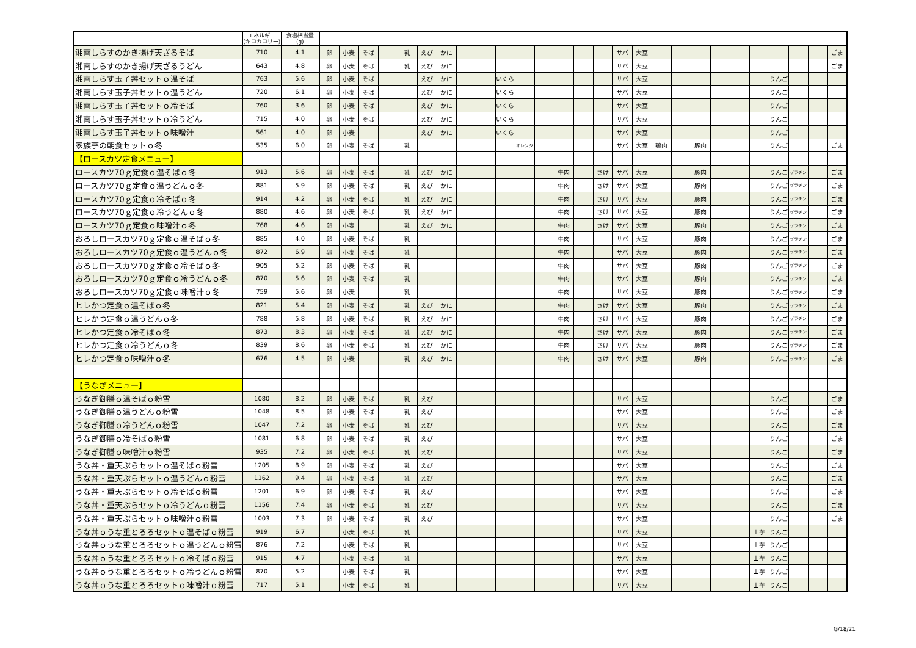| | エネルギー (キロカロリー) | 食塩相当量 (g) | | | | | | | | | | | | | | | | | | | | | | | | | | | |
| --- | --- | --- | --- | --- | --- | --- | --- | --- | --- | --- | --- | --- | --- | --- | --- | --- | --- | --- | --- | --- | --- | --- | --- | --- | --- | --- | --- | --- | --- |
| 湘南しらすのかき揚げ天ざるそば | 710 | 4.1 | 卵 | 小麦 | そば | | 乳 | えび | かに | | | | | | | | | サバ | 大豆 | | | | | | | | | | ごま |
| 湘南しらすのかき揚げ天ざるうどん | 643 | 4.8 | 卵 | 小麦 | そば | | 乳 | えび | かに | | | | | | | | | サバ | 大豆 | | | | | | | | | | ごま |
| 湘南しらす玉子丼セットｏ温そば | 763 | 5.6 | 卵 | 小麦 | そば | | | えび | かに | | | いくら | | | | | | サバ | 大豆 | | | | | | | りんご | | | |
| 湘南しらす玉子丼セットｏ温うどん | 720 | 6.1 | 卵 | 小麦 | そば | | | えび | かに | | | いくら | | | | | | サバ | 大豆 | | | | | | | りんご | | | |
| 湘南しらす玉子丼セットｏ冷そば | 760 | 3.6 | 卵 | 小麦 | そば | | | えび | かに | | | いくら | | | | | | サバ | 大豆 | | | | | | | りんご | | | |
| 湘南しらす玉子丼セットｏ冷うどん | 715 | 4.0 | 卵 | 小麦 | そば | | | えび | かに | | | いくら | | | | | | サバ | 大豆 | | | | | | | りんご | | | |
| 湘南しらす玉子丼セットｏ味噌汁 | 561 | 4.0 | 卵 | 小麦 | | | | えび | かに | | | いくら | | | | | | サバ | 大豆 | | | | | | | りんご | | | |
| 家族亭の朝食セットｏ冬 | 535 | 6.0 | 卵 | 小麦 | そば | | 乳 | | | | | | オレンジ | | | | | サバ | 大豆 | 鶏肉 | | 豚肉 | | | | りんご | | | ごま |
| 【ロースカツ定食メニュー】 | | | | | | | | | | | | | | | | | | | | | | | | | | | | | |
| ロースカツ70ｇ定食ｏ温そばｏ冬 | 913 | 5.6 | 卵 | 小麦 | そば | | 乳 | えび | かに | | | | | | 牛肉 | | さけ | サバ | 大豆 | | | 豚肉 | | | | りんご | ゼラチン | | ごま |
| ロースカツ70ｇ定食ｏ温うどんｏ冬 | 881 | 5.9 | 卵 | 小麦 | そば | | 乳 | えび | かに | | | | | | 牛肉 | | さけ | サバ | 大豆 | | | 豚肉 | | | | りんご | ゼラチン | | ごま |
| ロースカツ70ｇ定食ｏ冷そばｏ冬 | 914 | 4.2 | 卵 | 小麦 | そば | | 乳 | えび | かに | | | | | | 牛肉 | | さけ | サバ | 大豆 | | | 豚肉 | | | | りんご | ゼラチン | | ごま |
| ロースカツ70ｇ定食ｏ冷うどんｏ冬 | 880 | 4.6 | 卵 | 小麦 | そば | | 乳 | えび | かに | | | | | | 牛肉 | | さけ | サバ | 大豆 | | | 豚肉 | | | | りんご | ゼラチン | | ごま |
| ロースカツ70ｇ定食ｏ味噌汁ｏ冬 | 768 | 4.6 | 卵 | 小麦 | | | 乳 | えび | かに | | | | | | 牛肉 | | さけ | サバ | 大豆 | | | 豚肉 | | | | りんご | ゼラチン | | ごま |
| おろしロースカツ70ｇ定食ｏ温そばｏ冬 | 885 | 4.0 | 卵 | 小麦 | そば | | 乳 | | | | | | | | 牛肉 | | | サバ | 大豆 | | | 豚肉 | | | | りんご | ゼラチン | | ごま |
| おろしロースカツ70ｇ定食ｏ温うどんｏ冬 | 872 | 6.9 | 卵 | 小麦 | そば | | 乳 | | | | | | | | 牛肉 | | | サバ | 大豆 | | | 豚肉 | | | | りんご | ゼラチン | | ごま |
| おろしロースカツ70ｇ定食ｏ冷そばｏ冬 | 905 | 5.2 | 卵 | 小麦 | そば | | 乳 | | | | | | | | 牛肉 | | | サバ | 大豆 | | | 豚肉 | | | | りんご | ゼラチン | | ごま |
| おろしロースカツ70ｇ定食ｏ冷うどんｏ冬 | 870 | 5.6 | 卵 | 小麦 | そば | | 乳 | | | | | | | | 牛肉 | | | サバ | 大豆 | | | 豚肉 | | | | りんご | ゼラチン | | ごま |
| おろしロースカツ70ｇ定食ｏ味噌汁ｏ冬 | 759 | 5.6 | 卵 | 小麦 | | | 乳 | | | | | | | | 牛肉 | | | サバ | 大豆 | | | 豚肉 | | | | りんご | ゼラチン | | ごま |
| ヒレかつ定食ｏ温そばｏ冬 | 821 | 5.4 | 卵 | 小麦 | そば | | 乳 | えび | かに | | | | | | 牛肉 | | さけ | サバ | 大豆 | | | 豚肉 | | | | りんご | ゼラチン | | ごま |
| ヒレかつ定食ｏ温うどんｏ冬 | 788 | 5.8 | 卵 | 小麦 | そば | | 乳 | えび | かに | | | | | | 牛肉 | | さけ | サバ | 大豆 | | | 豚肉 | | | | りんご | ゼラチン | | ごま |
| ヒレかつ定食ｏ冷そばｏ冬 | 873 | 8.3 | 卵 | 小麦 | そば | | 乳 | えび | かに | | | | | | 牛肉 | | さけ | サバ | 大豆 | | | 豚肉 | | | | りんご | ゼラチン | | ごま |
| ヒレかつ定食ｏ冷うどんｏ冬 | 839 | 8.6 | 卵 | 小麦 | そば | | 乳 | えび | かに | | | | | | 牛肉 | | さけ | サバ | 大豆 | | | 豚肉 | | | | りんご | ゼラチン | | ごま |
| ヒレかつ定食ｏ味噌汁ｏ冬 | 676 | 4.5 | 卵 | 小麦 | | | 乳 | えび | かに | | | | | | 牛肉 | | さけ | サバ | 大豆 | | | 豚肉 | | | | りんご | ゼラチン | | ごま |
| 【うなぎメニュー】 | | | | | | | | | | | | | | | | | | | | | | | | | | | | | |
| うなぎ御膳ｏ温そばｏ粉雪 | 1080 | 8.2 | 卵 | 小麦 | そば | | 乳 | えび | | | | | | | | | | サバ | 大豆 | | | | | | | りんご | | | ごま |
| うなぎ御膳ｏ温うどんｏ粉雪 | 1048 | 8.5 | 卵 | 小麦 | そば | | 乳 | えび | | | | | | | | | | サバ | 大豆 | | | | | | | りんご | | | ごま |
| うなぎ御膳ｏ冷うどんｏ粉雪 | 1047 | 7.2 | 卵 | 小麦 | そば | | 乳 | えび | | | | | | | | | | サバ | 大豆 | | | | | | | りんご | | | ごま |
| うなぎ御膳ｏ冷そばｏ粉雪 | 1081 | 6.8 | 卵 | 小麦 | そば | | 乳 | えび | | | | | | | | | | サバ | 大豆 | | | | | | | りんご | | | ごま |
| うなぎ御膳ｏ味噌汁ｏ粉雪 | 935 | 7.2 | 卵 | 小麦 | そば | | 乳 | えび | | | | | | | | | | サバ | 大豆 | | | | | | | りんご | | | ごま |
| うな丼・重天ぷらセットｏ温そばｏ粉雪 | 1205 | 8.9 | 卵 | 小麦 | そば | | 乳 | えび | | | | | | | | | | サバ | 大豆 | | | | | | | りんご | | | ごま |
| うな丼・重天ぷらセットｏ温うどんｏ粉雪 | 1162 | 9.4 | 卵 | 小麦 | そば | | 乳 | えび | | | | | | | | | | サバ | 大豆 | | | | | | | りんご | | | ごま |
| うな丼・重天ぷらセットｏ冷そばｏ粉雪 | 1201 | 6.9 | 卵 | 小麦 | そば | | 乳 | えび | | | | | | | | | | サバ | 大豆 | | | | | | | りんご | | | ごま |
| うな丼・重天ぷらセットｏ冷うどんｏ粉雪 | 1156 | 7.4 | 卵 | 小麦 | そば | | 乳 | えび | | | | | | | | | | サバ | 大豆 | | | | | | | りんご | | | ごま |
| うな丼・重天ぷらセットｏ味噌汁ｏ粉雪 | 1003 | 7.3 | 卵 | 小麦 | そば | | 乳 | えび | | | | | | | | | | サバ | 大豆 | | | | | | | りんご | | | ごま |
| うな丼ｏうな重とろろセットｏ温そばｏ粉雪 | 919 | 6.7 | | 小麦 | そば | | 乳 | | | | | | | | | | | サバ | 大豆 | | | | | | 山芋 | りんご | | | |
| うな丼ｏうな重とろろセットｏ温うどんｏ粉雪 | 876 | 7.2 | | 小麦 | そば | | 乳 | | | | | | | | | | | サバ | 大豆 | | | | | | 山芋 | りんご | | | |
| うな丼ｏうな重とろろセットｏ冷そばｏ粉雪 | 915 | 4.7 | | 小麦 | そば | | 乳 | | | | | | | | | | | サバ | 大豆 | | | | | | 山芋 | りんご | | | |
| うな丼ｏうな重とろろセットｏ冷うどんｏ粉雪 | 870 | 5.2 | | 小麦 | そば | | 乳 | | | | | | | | | | | サバ | 大豆 | | | | | | 山芋 | りんご | | | |
| うな丼ｏうな重とろろセットｏ味噌汁ｏ粉雪 | 717 | 5.1 | | 小麦 | そば | | 乳 | | | | | | | | | | | サバ | 大豆 | | | | | | 山芋 | りんご | | | |
G/18/21